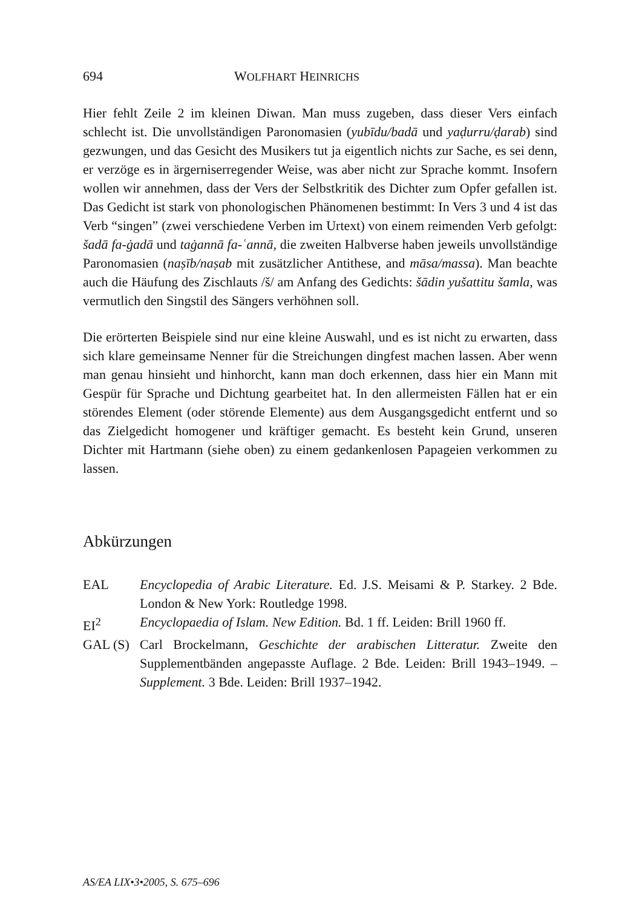694 WOLFHART HEINRICHS
Hier fehlt Zeile 2 im kleinen Diwan. Man muss zugeben, dass dieser Vers einfach schlecht ist. Die unvollständigen Paronomasien (yubīdu/badā und yaḍurru/ḍarab) sind gezwungen, und das Gesicht des Musikers tut ja eigentlich nichts zur Sache, es sei denn, er verzöge es in ärgerniserregender Weise, was aber nicht zur Sprache kommt. Insofern wollen wir annehmen, dass der Vers der Selbstkritik des Dichter zum Opfer gefallen ist. Das Gedicht ist stark von phonologischen Phänomenen bestimmt: In Vers 3 und 4 ist das Verb “singen” (zwei verschiedene Verben im Urtext) von einem reimenden Verb gefolgt: šadā fa-ġadā und taġannā fa-ʿannā, die zweiten Halbverse haben jeweils unvollständige Paronomasien (naṣīb/naṣab mit zusätzlicher Antithese, and māsa/massa). Man beachte auch die Häufung des Zischlauts /š/ am Anfang des Gedichts: šādin yušattitu šamla, was vermutlich den Singstil des Sängers verhöhnen soll.
Die erörterten Beispiele sind nur eine kleine Auswahl, und es ist nicht zu erwarten, dass sich klare gemeinsame Nenner für die Streichungen dingfest machen lassen. Aber wenn man genau hinsieht und hinhorcht, kann man doch erkennen, dass hier ein Mann mit Gespür für Sprache und Dichtung gearbeitet hat. In den allermeisten Fällen hat er ein störendes Element (oder störende Elemente) aus dem Ausgangsgedicht entfernt und so das Zielgedicht homogener und kräftiger gemacht. Es besteht kein Grund, unseren Dichter mit Hartmann (siehe oben) zu einem gedankenlosen Papageien verkommen zu lassen.
Abkürzungen
EAL Encyclopedia of Arabic Literature. Ed. J.S. Meisami & P. Starkey. 2 Bde. London & New York: Routledge 1998.
EI<sup>2</sup> Encyclopaedia of Islam. New Edition. Bd. 1 ff. Leiden: Brill 1960 ff.
GAL (S) Carl Brockelmann, Geschichte der arabischen Litteratur. Zweite den Supplementbänden angepasste Auflage. 2 Bde. Leiden: Brill 1943–1949. – Supplement. 3 Bde. Leiden: Brill 1937–1942.
AS/EA LIX•3•2005, S. 675–696